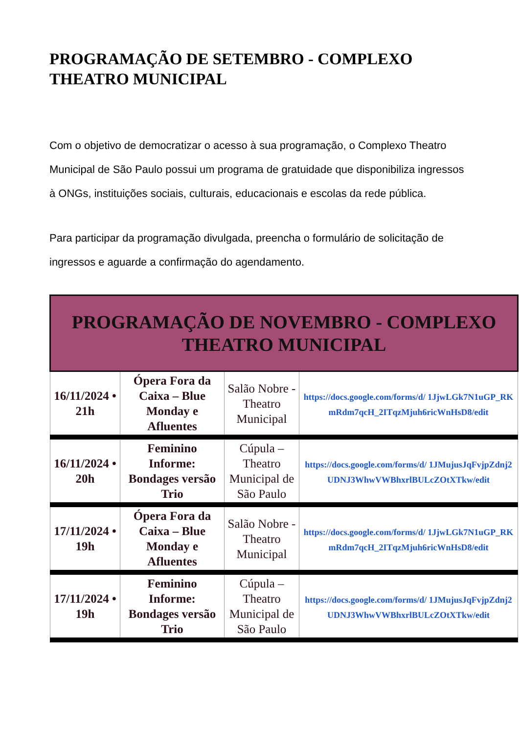PROGRAMAÇÃO DE SETEMBRO - COMPLEXO THEATRO MUNICIPAL
Com o objetivo de democratizar o acesso à sua programação, o Complexo Theatro Municipal de São Paulo possui um programa de gratuidade que disponibiliza ingressos à ONGs, instituições sociais, culturais, educacionais e escolas da rede pública.
Para participar da programação divulgada, preencha o formulário de solicitação de ingressos e aguarde a confirmação do agendamento.
| PROGRAMAÇÃO DE NOVEMBRO - COMPLEXO THEATRO MUNICIPAL | | | |
| --- | --- | --- | --- |
| 16/11/2024 • 21h | Ópera Fora da Caixa – Blue Monday e Afluentes | Salão Nobre - Theatro Municipal | https://docs.google.com/forms/d/ 1JjwLGk7N1uGP_RKmRdm7qcH_2ITqzMjuh6ricWnHsD8/edit |
| 16/11/2024 • 20h | Feminino Informe: Bondages versão Trio | Cúpula – Theatro Municipal de São Paulo | https://docs.google.com/forms/d/ 1JMujusJqFvjpZdnj2UDNJ3WhwVWBhxrlBULcZOtXTkw/edit |
| 17/11/2024 • 19h | Ópera Fora da Caixa – Blue Monday e Afluentes | Salão Nobre - Theatro Municipal | https://docs.google.com/forms/d/ 1JjwLGk7N1uGP_RKmRdm7qcH_2ITqzMjuh6ricWnHsD8/edit |
| 17/11/2024 • 19h | Feminino Informe: Bondages versão Trio | Cúpula – Theatro Municipal de São Paulo | https://docs.google.com/forms/d/ 1JMujusJqFvjpZdnj2UDNJ3WhwVWBhxrlBULcZOtXTkw/edit |